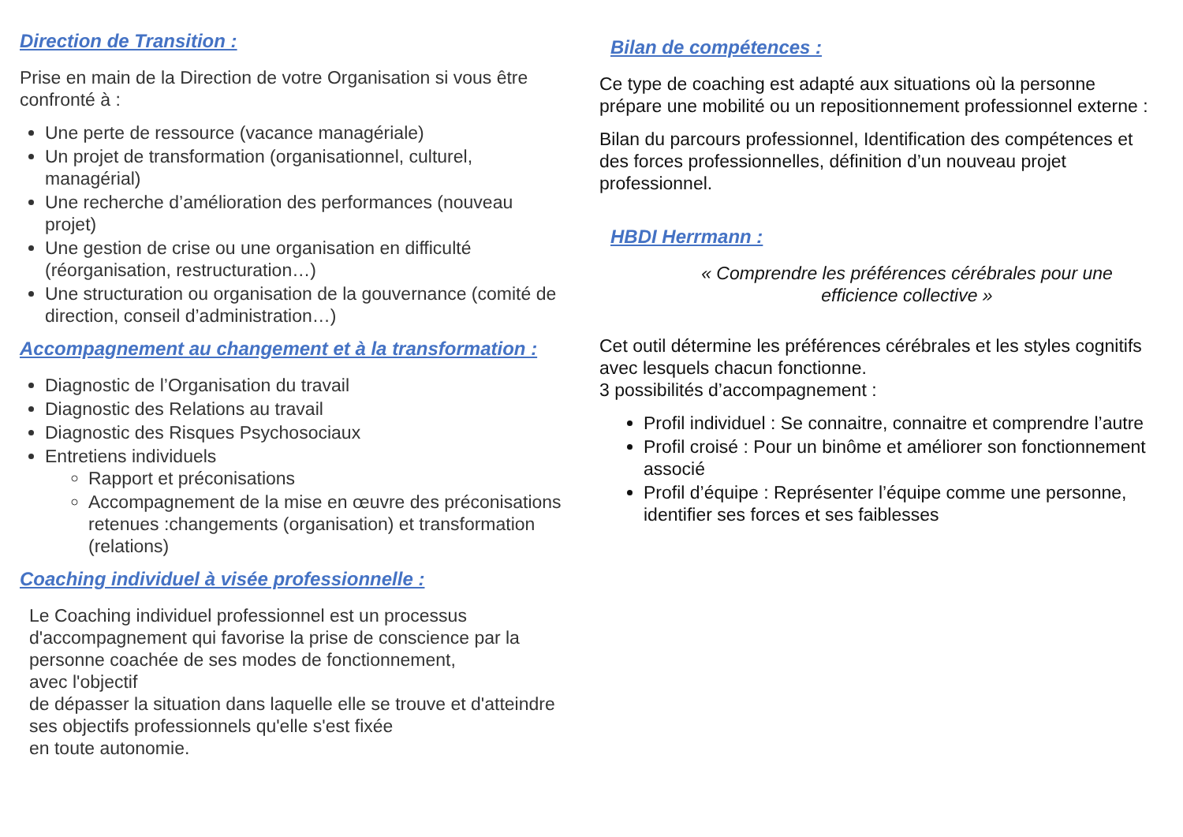Direction de Transition :
Prise en main de la Direction de votre Organisation si vous être confronté à :
Une perte de ressource (vacance managériale)
Un projet de transformation (organisationnel, culturel, managérial)
Une recherche d’amélioration des performances (nouveau projet)
Une gestion de crise ou une organisation en difficulté (réorganisation, restructuration…)
Une structuration ou organisation de la gouvernance (comité de direction, conseil d’administration…)
Accompagnement au changement et à la transformation :
Diagnostic de l’Organisation du travail
Diagnostic des Relations au travail
Diagnostic des Risques Psychosociaux
Entretiens individuels
Rapport et préconisations
Accompagnement de la mise en œuvre des préconisations retenues :changements (organisation) et transformation (relations)
Coaching individuel à visée professionnelle :
Le Coaching individuel professionnel est un processus d'accompagnement qui favorise la prise de conscience par la personne coachée de ses modes de fonctionnement,
avec l'objectif
de dépasser la situation dans laquelle elle se trouve et d'atteindre ses objectifs professionnels qu'elle s'est fixée
en toute autonomie.
Bilan de compétences :
Ce type de coaching est adapté aux situations où la personne prépare une mobilité ou un repositionnement professionnel externe :
Bilan du parcours professionnel, Identification des compétences et des forces professionnelles, définition d’un nouveau projet professionnel.
HBDI Herrmann :
« Comprendre les préférences cérébrales pour une efficience collective »
Cet outil détermine les préférences cérébrales et les styles cognitifs avec lesquels chacun fonctionne.
3 possibilités d’accompagnement :
Profil individuel : Se connaitre, connaitre et comprendre l’autre
Profil croisé : Pour un binôme et améliorer son fonctionnement associé
Profil d’équipe : Représenter l’équipe comme une personne, identifier ses forces et ses faiblesses